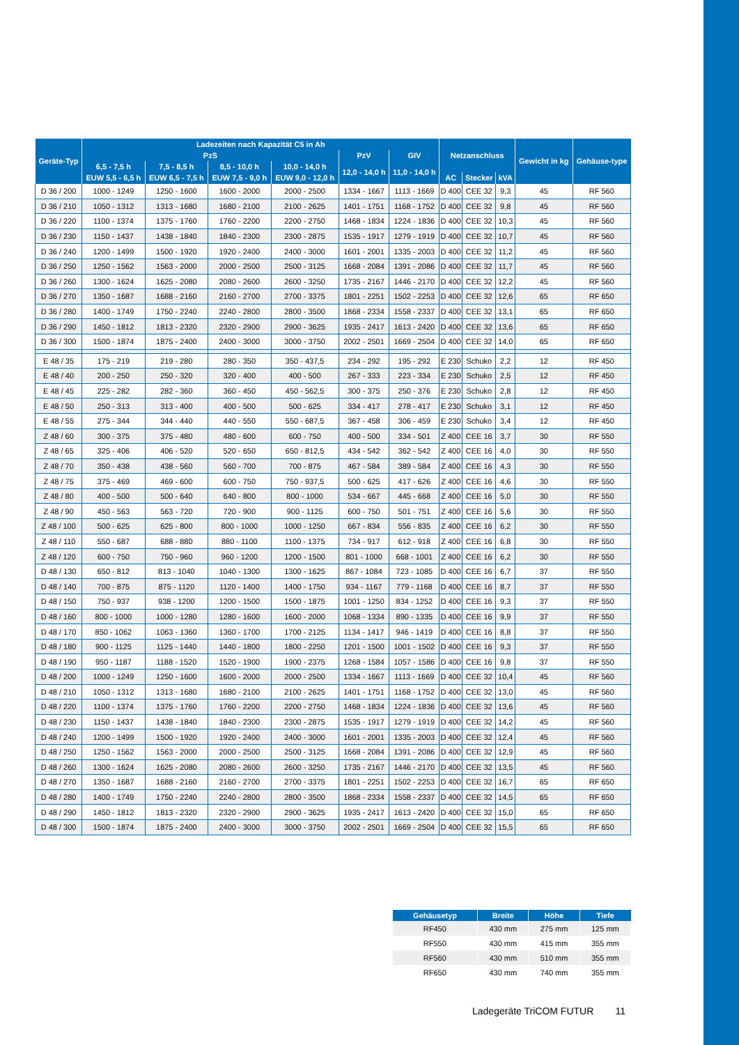| Geräte-Typ | Ladezeiten nach Kapazität C5 in Ah | | | | | | Netzanschluss | | | Gewicht in kg | Gehäuse-type |
| --- | --- | --- | --- | --- | --- | --- | --- | --- | --- | --- | --- |
| | PzS | | | | PzV | GIV | | | | | |
| | 6,5 - 7,5 h | 7,5 - 8,5 h | 8,5 - 10,0 h | 10,0 - 14,0 h | 12,0 - 14,0 h | 11,0 - 14,0 h | | | | | |
| | EUW 5,5 - 6,5 h | EUW 6,5 - 7,5 h | EUW 7,5 - 9,0 h | EUW 9,0 - 12,0 h | | | AC | Stecker | kVA | | |
| D 36 / 200 | 1000 - 1249 | 1250 - 1600 | 1600 - 2000 | 2000 - 2500 | 1334 - 1667 | 1113 - 1669 | D 400 | CEE 32 | 9,3 | 45 | RF 560 |
| D 36 / 210 | 1050 - 1312 | 1313 - 1680 | 1680 - 2100 | 2100 - 2625 | 1401 - 1751 | 1168 - 1752 | D 400 | CEE 32 | 9,8 | 45 | RF 560 |
| D 36 / 220 | 1100 - 1374 | 1375 - 1760 | 1760 - 2200 | 2200 - 2750 | 1468 - 1834 | 1224 - 1836 | D 400 | CEE 32 | 10,3 | 45 | RF 560 |
| D 36 / 230 | 1150 - 1437 | 1438 - 1840 | 1840 - 2300 | 2300 - 2875 | 1535 - 1917 | 1279 - 1919 | D 400 | CEE 32 | 10,7 | 45 | RF 560 |
| D 36 / 240 | 1200 - 1499 | 1500 - 1920 | 1920 - 2400 | 2400 - 3000 | 1601 - 2001 | 1335 - 2003 | D 400 | CEE 32 | 11,2 | 45 | RF 560 |
| D 36 / 250 | 1250 - 1562 | 1563 - 2000 | 2000 - 2500 | 2500 - 3125 | 1668 - 2084 | 1391 - 2086 | D 400 | CEE 32 | 11,7 | 45 | RF 560 |
| D 36 / 260 | 1300 - 1624 | 1625 - 2080 | 2080 - 2600 | 2600 - 3250 | 1735 - 2167 | 1446 - 2170 | D 400 | CEE 32 | 12,2 | 45 | RF 560 |
| D 36 / 270 | 1350 - 1687 | 1688 - 2160 | 2160 - 2700 | 2700 - 3375 | 1801 - 2251 | 1502 - 2253 | D 400 | CEE 32 | 12,6 | 65 | RF 650 |
| D 36 / 280 | 1400 - 1749 | 1750 - 2240 | 2240 - 2800 | 2800 - 3500 | 1868 - 2334 | 1558 - 2337 | D 400 | CEE 32 | 13,1 | 65 | RF 650 |
| D 36 / 290 | 1450 - 1812 | 1813 - 2320 | 2320 - 2900 | 2900 - 3625 | 1935 - 2417 | 1613 - 2420 | D 400 | CEE 32 | 13,6 | 65 | RF 650 |
| D 36 / 300 | 1500 - 1874 | 1875 - 2400 | 2400 - 3000 | 3000 - 3750 | 2002 - 2501 | 1669 - 2504 | D 400 | CEE 32 | 14,0 | 65 | RF 650 |
| E 48 / 35 | 175 - 219 | 219 - 280 | 280 - 350 | 350 - 437,5 | 234 - 292 | 195 - 292 | E 230 | Schuko | 2,2 | 12 | RF 450 |
| E 48 / 40 | 200 - 250 | 250 - 320 | 320 - 400 | 400 - 500 | 267 - 333 | 223 - 334 | E 230 | Schuko | 2,5 | 12 | RF 450 |
| E 48 / 45 | 225 - 282 | 282 - 360 | 360 - 450 | 450 - 562,5 | 300 - 375 | 250 - 376 | E 230 | Schuko | 2,8 | 12 | RF 450 |
| E 48 / 50 | 250 - 313 | 313 - 400 | 400 - 500 | 500 - 625 | 334 - 417 | 278 - 417 | E 230 | Schuko | 3,1 | 12 | RF 450 |
| E 48 / 55 | 275 - 344 | 344 - 440 | 440 - 550 | 550 - 687,5 | 367 - 458 | 306 - 459 | E 230 | Schuko | 3,4 | 12 | RF 450 |
| Z 48 / 60 | 300 - 375 | 375 - 480 | 480 - 600 | 600 - 750 | 400 - 500 | 334 - 501 | Z 400 | CEE 16 | 3,7 | 30 | RF 550 |
| Z 48 / 65 | 325 - 406 | 406 - 520 | 520 - 650 | 650 - 812,5 | 434 - 542 | 362 - 542 | Z 400 | CEE 16 | 4,0 | 30 | RF 550 |
| Z 48 / 70 | 350 - 438 | 438 - 560 | 560 - 700 | 700 - 875 | 467 - 584 | 389 - 584 | Z 400 | CEE 16 | 4,3 | 30 | RF 550 |
| Z 48 / 75 | 375 - 469 | 469 - 600 | 600 - 750 | 750 - 937,5 | 500 - 625 | 417 - 626 | Z 400 | CEE 16 | 4,6 | 30 | RF 550 |
| Z 48 / 80 | 400 - 500 | 500 - 640 | 640 - 800 | 800 - 1000 | 534 - 667 | 445 - 668 | Z 400 | CEE 16 | 5,0 | 30 | RF 550 |
| Z 48 / 90 | 450 - 563 | 563 - 720 | 720 - 900 | 900 - 1125 | 600 - 750 | 501 - 751 | Z 400 | CEE 16 | 5,6 | 30 | RF 550 |
| Z 48 / 100 | 500 - 625 | 625 - 800 | 800 - 1000 | 1000 - 1250 | 667 - 834 | 556 - 835 | Z 400 | CEE 16 | 6,2 | 30 | RF 550 |
| Z 48 / 110 | 550 - 687 | 688 - 880 | 880 - 1100 | 1100 - 1375 | 734 - 917 | 612 - 918 | Z 400 | CEE 16 | 6,8 | 30 | RF 550 |
| Z 48 / 120 | 600 - 750 | 750 - 960 | 960 - 1200 | 1200 - 1500 | 801 - 1000 | 668 - 1001 | Z 400 | CEE 16 | 6,2 | 30 | RF 550 |
| D 48 / 130 | 650 - 812 | 813 - 1040 | 1040 - 1300 | 1300 - 1625 | 867 - 1084 | 723 - 1085 | D 400 | CEE 16 | 6,7 | 37 | RF 550 |
| D 48 / 140 | 700 - 875 | 875 - 1120 | 1120 - 1400 | 1400 - 1750 | 934 - 1167 | 779 - 1168 | D 400 | CEE 16 | 8,7 | 37 | RF 550 |
| D 48 / 150 | 750 - 937 | 938 - 1200 | 1200 - 1500 | 1500 - 1875 | 1001 - 1250 | 834 - 1252 | D 400 | CEE 16 | 9,3 | 37 | RF 550 |
| D 48 / 160 | 800 - 1000 | 1000 - 1280 | 1280 - 1600 | 1600 - 2000 | 1068 - 1334 | 890 - 1335 | D 400 | CEE 16 | 9,9 | 37 | RF 550 |
| D 48 / 170 | 850 - 1062 | 1063 - 1360 | 1360 - 1700 | 1700 - 2125 | 1134 - 1417 | 946 - 1419 | D 400 | CEE 16 | 8,8 | 37 | RF 550 |
| D 48 / 180 | 900 - 1125 | 1125 - 1440 | 1440 - 1800 | 1800 - 2250 | 1201 - 1500 | 1001 - 1502 | D 400 | CEE 16 | 9,3 | 37 | RF 550 |
| D 48 / 190 | 950 - 1187 | 1188 - 1520 | 1520 - 1900 | 1900 - 2375 | 1268 - 1584 | 1057 - 1586 | D 400 | CEE 16 | 9,8 | 37 | RF 550 |
| D 48 / 200 | 1000 - 1249 | 1250 - 1600 | 1600 - 2000 | 2000 - 2500 | 1334 - 1667 | 1113 - 1669 | D 400 | CEE 32 | 10,4 | 45 | RF 560 |
| D 48 / 210 | 1050 - 1312 | 1313 - 1680 | 1680 - 2100 | 2100 - 2625 | 1401 - 1751 | 1168 - 1752 | D 400 | CEE 32 | 13,0 | 45 | RF 560 |
| D 48 / 220 | 1100 - 1374 | 1375 - 1760 | 1760 - 2200 | 2200 - 2750 | 1468 - 1834 | 1224 - 1836 | D 400 | CEE 32 | 13,6 | 45 | RF 560 |
| D 48 / 230 | 1150 - 1437 | 1438 - 1840 | 1840 - 2300 | 2300 - 2875 | 1535 - 1917 | 1279 - 1919 | D 400 | CEE 32 | 14,2 | 45 | RF 560 |
| D 48 / 240 | 1200 - 1499 | 1500 - 1920 | 1920 - 2400 | 2400 - 3000 | 1601 - 2001 | 1335 - 2003 | D 400 | CEE 32 | 12,4 | 45 | RF 560 |
| D 48 / 250 | 1250 - 1562 | 1563 - 2000 | 2000 - 2500 | 2500 - 3125 | 1668 - 2084 | 1391 - 2086 | D 400 | CEE 32 | 12,9 | 45 | RF 560 |
| D 48 / 260 | 1300 - 1624 | 1625 - 2080 | 2080 - 2600 | 2600 - 3250 | 1735 - 2167 | 1446 - 2170 | D 400 | CEE 32 | 13,5 | 45 | RF 560 |
| D 48 / 270 | 1350 - 1687 | 1688 - 2160 | 2160 - 2700 | 2700 - 3375 | 1801 - 2251 | 1502 - 2253 | D 400 | CEE 32 | 16,7 | 65 | RF 650 |
| D 48 / 280 | 1400 - 1749 | 1750 - 2240 | 2240 - 2800 | 2800 - 3500 | 1868 - 2334 | 1558 - 2337 | D 400 | CEE 32 | 14,5 | 65 | RF 650 |
| D 48 / 290 | 1450 - 1812 | 1813 - 2320 | 2320 - 2900 | 2900 - 3625 | 1935 - 2417 | 1613 - 2420 | D 400 | CEE 32 | 15,0 | 65 | RF 650 |
| D 48 / 300 | 1500 - 1874 | 1875 - 2400 | 2400 - 3000 | 3000 - 3750 | 2002 - 2501 | 1669 - 2504 | D 400 | CEE 32 | 15,5 | 65 | RF 650 |
| Gehäusetyp | Breite | Höhe | Tiefe |
| --- | --- | --- | --- |
| RF450 | 430 mm | 275 mm | 125 mm |
| RF550 | 430 mm | 415 mm | 355 mm |
| RF560 | 430 mm | 510 mm | 355 mm |
| RF650 | 430 mm | 740 mm | 355 mm |
Ladegeräte TriCOM FUTUR 11